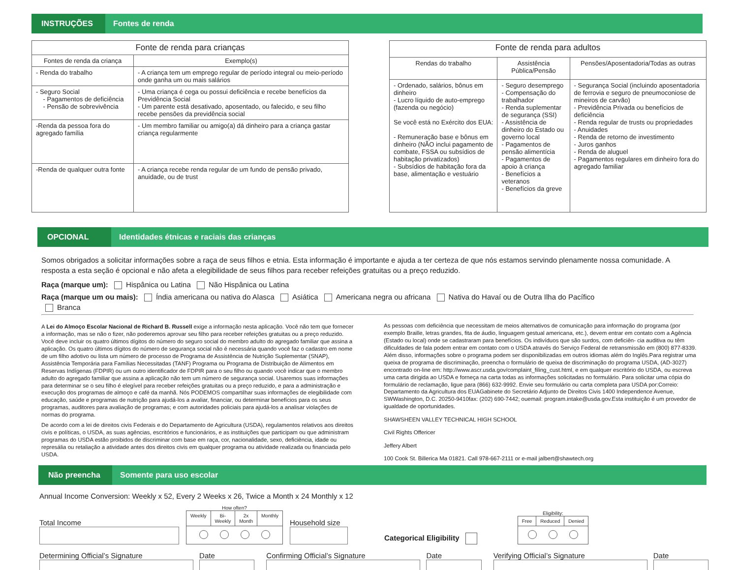INSTRUÇÕES
Fontes de renda
| Fonte de renda para crianças | |
| --- | --- |
| Fontes de renda da criança | Exemplo(s) |
| - Renda do trabalho | - A criança tem um emprego regular de período integral ou meio-período onde ganha um ou mais salários |
| - Seguro Social - Pagamentos de deficiência - Pensão de sobrevivência | - Uma criança é cega ou possui deficiência e recebe benefícios da Previdência Social - Um parente está desativado, aposentado, ou falecido, e seu filho recebe pensões da previdência social |
| -Renda da pessoa fora do agregado família | - Um membro familiar ou amigo(a) dá dinheiro para a criança gastar criança regularmente |
| -Renda de qualquer outra fonte | - A criança recebe renda regular de um fundo de pensão privado, anuidade, ou de trust |
| Fonte de renda para adultos | | |
| --- | --- | --- |
| Rendas do trabalho | Assistência Pública/Pensão | Pensões/Aposentadoria/Todas as outras |
| - Ordenado, salários, bônus em dinheiro - Lucro líquido de auto-emprego (fazenda ou negócio) Se você está no Exército dos EUA: - Remuneração base e bônus em dinheiro (NÃO inclui pagamento de combate, FSSA ou subsídios de habitação privatizados) - Subsídios de habitação fora da base, alimentação e vestuário | - Seguro desemprego - Compensação do trabalhador - Renda suplementar de segurança (SSI) - Assistência de dinheiro do Estado ou governo local - Pagamentos de pensão alimentícia - Pagamentos de apoio à criança - Benefícios a veteranos - Benefícios da greve | - Segurança Social (incluindo aposentadoria de ferrovia e seguro de pneumoconiose de mineiros de carvão) - Previdência Privada ou benefícios de deficiência - Renda regular de trusts ou propriedades - Anuidades - Renda de retorno de investimento - Juros ganhos - Renda de aluguel - Pagamentos regulares em dinheiro fora do agregado familiar |
OPCIONAL
Identidades étnicas e raciais das crianças
Somos obrigados a solicitar informações sobre a raça de seus filhos e etnia. Esta informação é importante e ajuda a ter certeza de que nós estamos servindo plenamente nossa comunidade. A resposta a esta seção é opcional e não afeta a elegibilidade de seus filhos para receber refeições gratuitas ou a preço reduzido.
Raça (marque um): Hispânica ou Latina Não Hispânica ou Latina
Raça (marque um ou mais): Índia americana ou nativa do Alasca Asiática Americana negra ou africana Nativa do Havaí ou de Outra Ilha do Pacífico
Branca
A Lei do Almoço Escolar Nacional de Richard B. Russell exige a informação nesta aplicação. Você não tem que fornecer a informação, mas se não o fizer, não poderemos aprovar seu filho para receber refeições gratuitas ou a preço reduzido. Você deve incluir os quatro últimos dígitos do número do seguro social do membro adulto do agregado familiar que assina a aplicação. Os quatro últimos dígitos do número de segurança social não é necessária quando você faz o cadastro em nome de um filho adotivo ou lista um número de processo de Programa de Assistência de Nutrição Suplementar (SNAP), Assistência Temporária para Famílias Necessitadas (TANF) Programa ou Programa de Distribuição de Alimentos em Reservas Indígenas (FDPIR) ou um outro identificador de FDPIR para o seu filho ou quando você indicar que o membro adulto do agregado familiar que assina a aplicação não tem um número de segurança social. Usaremos suas informações para determinar se o seu filho é elegível para receber refeições gratuitas ou a preço reduzido, e para a administração e execução dos programas de almoço e café da manhã. Nós PODEMOS compartilhar suas informações de elegibilidade com educação, saúde e programas de nutrição para ajudá-los a avaliar, financiar, ou determinar benefícios para os seus programas, auditores para avaliação de programas; e com autoridades policiais para ajudá-los a analisar violações de normas do programa.
De acordo com a lei de direitos civis Federais e do Departamento de Agricultura (USDA), regulamentos relativos aos direitos civis e políticas, o USDA, as suas agências, escritórios e funcionários, e as instituições que participam ou que administram programas do USDA estão proibidos de discriminar com base em raça, cor, nacionalidade, sexo, deficiência, idade ou represália ou retaliação a atividade antes dos direitos civis em qualquer programa ou atividade realizada ou financiada pelo USDA.
As pessoas com deficiência que necessitam de meios alternativos de comunicação para informação do programa (por exemplo Braille, letras grandes, fita de áudio, linguagem gestual americana, etc.), devem entrar em contato com a Agência (Estado ou local) onde se cadastraram para benefícios. Os indivíduos que são surdos, com deficiên- cia auditiva ou têm dificuldades de fala podem entrar em contato com o USDA através do Serviço Federal de retransmissão em (800) 877-8339. Além disso, informações sobre o programa podem ser disponibilizadas em outros idiomas além do Inglês.Para registrar uma queixa de programa de discriminação, preencha o formulário de queixa de discriminação do programa USDA, (AD-3027) encontrado on-line em: http://www.ascr.usda.gov/complaint_filing_cust.html, e em qualquer escritório do USDA, ou escreva uma carta dirigida ao USDA e forneça na carta todas as informações solicitadas no formulário. Para solicitar uma cópia do formulário de reclamação, ligue para (866) 632-9992. Envie seu formulário ou carta completa para USDA por:Correio: Departamento da Agricultura dos EUAGabinete do Secretário Adjunto de Direitos Civis 1400 Independence Avenue, SWWashington, D.C. 20250-9410fax: (202) 690-7442; ouemail: program.intake@usda.gov.Esta instituição é um provedor de igualdade de oportunidades.
SHAWSHEEN VALLEY TECHNICAL HIGH SCHOOL
Civil Rights Offericer
Jeffery Albert
100 Cook St. Billerica Ma 01821. Call 978-667-2111 or e-mail jalbert@shawtech.org
Não preencha
Somente para uso escolar
Annual Income Conversion: Weekly x 52, Every 2 Weeks x 26, Twice a Month x 24 Monthly x 12
Total Income
How often?
| Weekly | Bi-Weekly | 2x Month | Monthly |
Household size
Categorical Eligibility
Eligibility:
| Free | Reduced | Denied |
Determining Official’s Signature Date Confirming Official’s Signature Date Verifying Official’s Signature Date